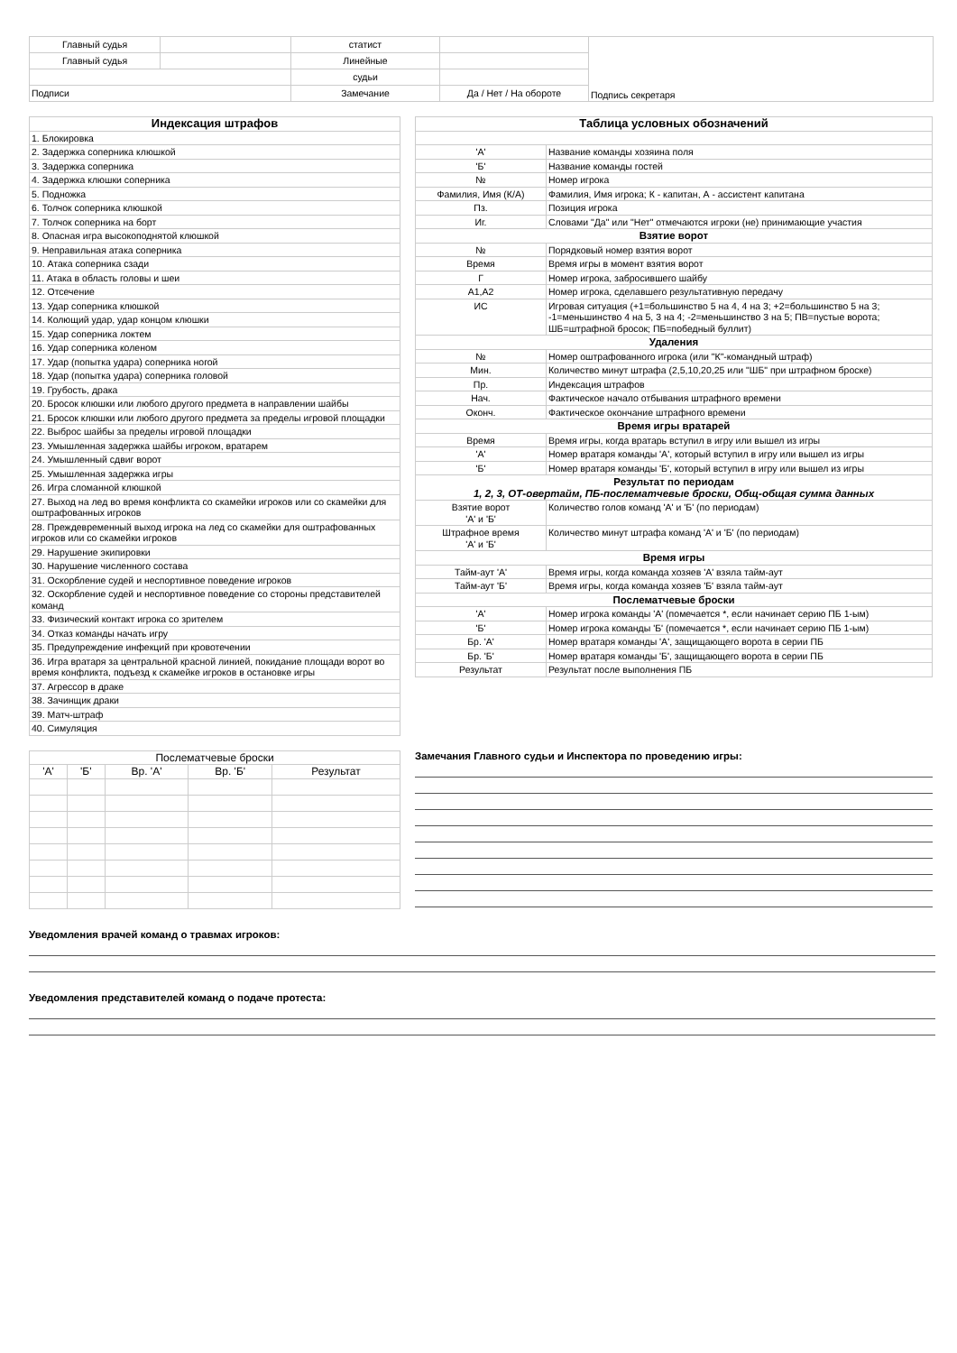| Главный судья | | статист | | Подпись секретаря |
| Главный судья | | Линейные | | |
| | | судьи | | |
| Подписи | | Замечание | Да / Нет / На обороте | |
| Индексация штрафов |
| 1. Блокировка |
| 2. Задержка соперника клюшкой |
| 3. Задержка соперника |
| 4. Задержка клюшки соперника |
| 5. Подножка |
| 6. Толчок соперника клюшкой |
| 7. Толчок соперника на борт |
| 8. Опасная игра высокоподнятой клюшкой |
| 9. Неправильная атака соперника |
| 10. Атака соперника сзади |
| 11. Атака в область головы и шеи |
| 12. Отсечение |
| 13. Удар соперника клюшкой |
| 14. Колющий удар, удар концом клюшки |
| 15. Удар соперника локтем |
| 16. Удар соперника коленом |
| 17. Удар (попытка удара) соперника ногой |
| 18. Удар (попытка удара) соперника головой |
| 19. Грубость, драка |
| 20. Бросок клюшки или любого другого предмета в направлении шайбы |
| 21. Бросок клюшки или любого другого предмета за пределы игровой площадки |
| 22. Выброс шайбы за пределы игровой площадки |
| 23. Умышленная задержка шайбы игроком, вратарем |
| 24. Умышленный сдвиг ворот |
| 25. Умышленная задержка игры |
| 26. Игра сломанной клюшкой |
| 27. Выход на лед во время конфликта со скамейки игроков или со скамейки для оштрафованных игроков |
| 28. Преждевременный выход игрока на лед со скамейки для оштрафованных игроков или со скамейки игроков |
| 29. Нарушение экипировки |
| 30. Нарушение численного состава |
| 31. Оскорбление судей и неспортивное поведение игроков |
| 32. Оскорбление судей и неспортивное поведение со стороны представителей команд |
| 33. Физический контакт игрока со зрителем |
| 34. Отказ команды начать игру |
| 35. Предупреждение инфекций при кровотечении |
| 36. Игра вратаря за центральной красной линией, покидание площади ворот во время конфликта, подъезд к скамейке игроков в остановке игры |
| 37. Агрессор в драке |
| 38. Зачинщик драки |
| 39. Матч-штраф |
| 40. Симуляция |
| Таблица условных обозначений | |
| 'А' | Название команды хозяина поля |
| 'Б' | Название команды гостей |
| № | Номер игрока |
| Фамилия, Имя (К/А) | Фамилия, Имя игрока; К - капитан, А - ассистент капитана |
| Пз. | Позиция игрока |
| Иг. | Словами "Да" или "Нет" отмечаются игроки (не) принимающие участия |
| Взятие ворот | |
| № | Порядковый номер взятия ворот |
| Время | Время игры в момент взятия ворот |
| Г | Номер игрока, забросившего шайбу |
| А1,А2 | Номер игрока, сделавшего результативную передачу |
| ИС | Игровая ситуация (+1=большинство 5 на 4, 4 на 3; +2=большинство 5 на 3; -1=меньшинство 4 на 5, 3 на 4; -2=меньшинство 3 на 5; ПВ=пустые ворота; ШБ=штрафной бросок; ПБ=победный буллит) |
| Удаления | |
| № | Номер оштрафованного игрока (или "К"-командный штраф) |
| Мин. | Количество минут штрафа (2,5,10,20,25 или "ШБ" при штрафном броске) |
| Пр. | Индексация штрафов |
| Нач. | Фактическое начало отбывания штрафного времени |
| Оконч. | Фактическое окончание штрафного времени |
| Время игры вратарей | |
| Время | Время игры, когда вратарь вступил в игру или вышел из игры |
| 'А' | Номер вратаря команды 'А', который вступил в игру или вышел из игры |
| 'Б' | Номер вратаря команды 'Б', который вступил в игру или вышел из игры |
| Результат по периодам 1, 2, 3, ОТ-овертайм, ПБ-послематчевые броски, Общ-общая сумма данных | |
| Взятие ворот 'А' и 'Б' | Количество голов команд 'А' и 'Б' (по периодам) |
| Штрафное время 'А' и 'Б' | Количество минут штрафа команд 'А' и 'Б' (по периодам) |
| Время игры | |
| Тайм-аут 'А' | Время игры, когда команда хозяев 'А' взяла тайм-аут |
| Тайм-аут 'Б' | Время игры, когда команда хозяев 'Б' взяла тайм-аут |
| Послематчевые броски | |
| 'А' | Номер игрока команды 'А' (помечается *, если начинает серию ПБ 1-ым) |
| 'Б' | Номер игрока команды 'Б' (помечается *, если начинает серию ПБ 1-ым) |
| Бр. 'А' | Номер вратаря команды 'А', защищающего ворота в серии ПБ |
| Бр. 'Б' | Номер вратаря команды 'Б', защищающего ворота в серии ПБ |
| Результат | Результат после выполнения ПБ |
| Послематчевые броски | | | | |
| 'А' | 'Б' | Вр. 'А' | Вр. 'Б' | Результат |
Замечания Главного судьи и Инспектора по проведению игры:
Уведомления врачей команд о травмах игроков:
Уведомления представителей команд о подаче протеста: